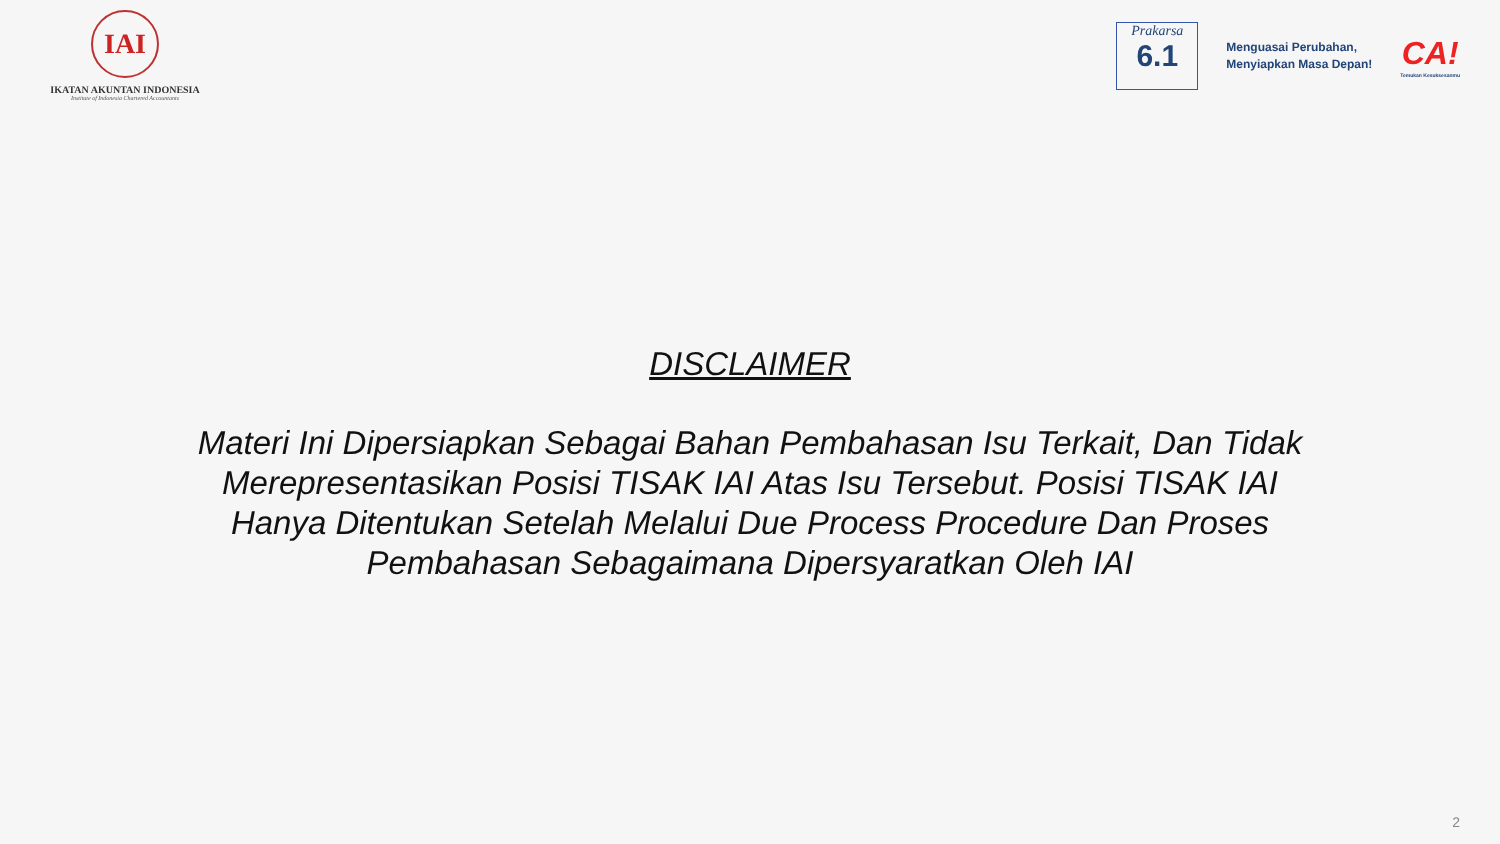IAI
IKATAN AKUNTAN INDONESIA
Institute of Indonesia Chartered Accountants
Prakarsa
6.1
Menguasai Perubahan,
Menyiapkan Masa Depan!
CA!
Temukan Kesuksesanmu
DISCLAIMER
Materi Ini Dipersiapkan Sebagai Bahan Pembahasan Isu Terkait, Dan Tidak Merepresentasikan Posisi TISAK IAI Atas Isu Tersebut. Posisi TISAK IAI Hanya Ditentukan Setelah Melalui Due Process Procedure Dan Proses Pembahasan Sebagaimana Dipersyaratkan Oleh IAI
2